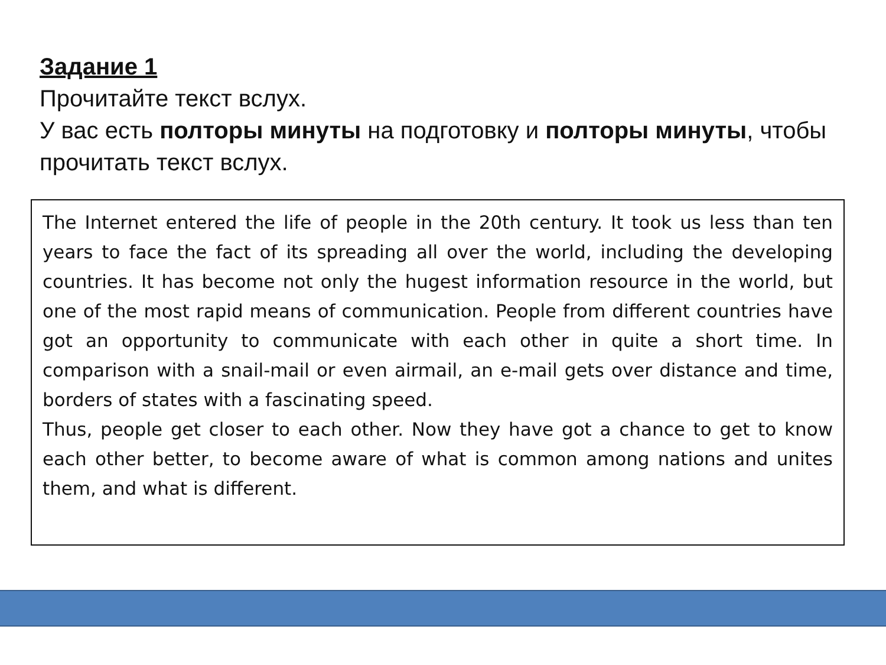Задание 1
Прочитайте текст вслух.
У вас есть полторы минуты на подготовку и полторы минуты, чтобы прочитать текст вслух.
The Internet entered the life of people in the 20th century. It took us less than ten years to face the fact of its spreading all over the world, including the developing countries. It has become not only the hugest information resource in the world, but one of the most rapid means of communication. People from different countries have got an opportunity to communicate with each other in quite a short time. In comparison with a snail-mail or even airmail, an e-mail gets over distance and time, borders of states with a fascinating speed.
Thus, people get closer to each other. Now they have got a chance to get to know each other better, to become aware of what is common among nations and unites them, and what is different.